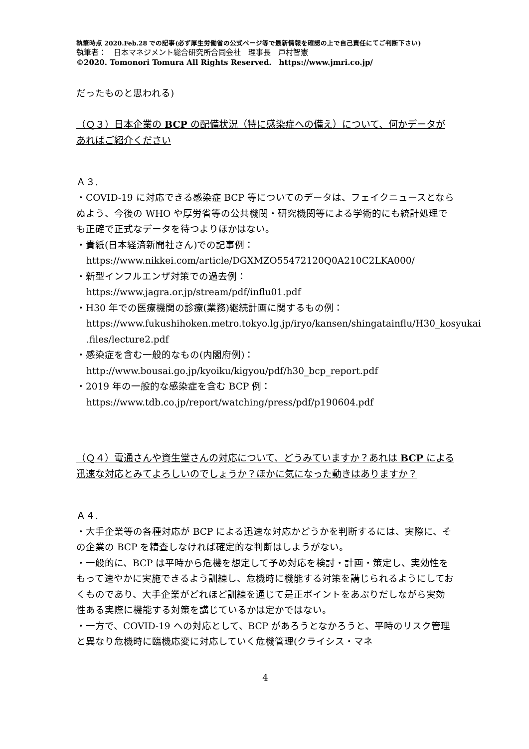執筆時点 2020.Feb.28 での記事(必ず厚生労働省の公式ページ等で最新情報を確認の上で自己責任にてご判断下さい)
執筆者：　日本マネジメント総合研究所合同会社　理事長　戸村智憲
©2020. Tomonori Tomura All Rights Reserved.　https://www.jmri.co.jp/
だったものと思われる)
（Ｑ３）日本企業の BCP の配備状況（特に感染症への備え）について、何かデータがあればご紹介ください
Ａ３.
・COVID-19 に対応できる感染症 BCP 等についてのデータは、フェイクニュースとならぬよう、今後の WHO や厚労省等の公共機関・研究機関等による学術的にも統計処理でも正確で正式なデータを待つよりほかはない。
・貴紙(日本経済新聞社さん)での記事例：
https://www.nikkei.com/article/DGXMZO55472120Q0A210C2LKA000/
・新型インフルエンザ対策での過去例：
https://www.jagra.or.jp/stream/pdf/influ01.pdf
・H30 年での医療機関の診療(業務)継続計画に関するもの例：
https://www.fukushihoken.metro.tokyo.lg.jp/iryo/kansen/shingatainflu/H30_kosyukai .files/lecture2.pdf
・感染症を含む一般的なもの(内閣府例)：
http://www.bousai.go.jp/kyoiku/kigyou/pdf/h30_bcp_report.pdf
・2019 年の一般的な感染症を含む BCP 例：
https://www.tdb.co.jp/report/watching/press/pdf/p190604.pdf
（Ｑ４）電通さんや資生堂さんの対応について、どうみていますか？あれは BCP による迅速な対応とみてよろしいのでしょうか？ほかに気になった動きはありますか？
Ａ４.
・大手企業等の各種対応が BCP による迅速な対応かどうかを判断するには、実際に、その企業の BCP を精査しなければ確定的な判断はしようがない。
・一般的に、BCP は平時から危機を想定して予め対応を検討・計画・策定し、実効性をもって速やかに実施できるよう訓練し、危機時に機能する対策を講じられるようにしておくものであり、大手企業がどれほど訓練を通じて是正ポイントをあぶりだしながら実効性ある実際に機能する対策を講じているかは定かではない。
・一方で、COVID-19 への対応として、BCP があろうとなかろうと、平時のリスク管理と異なり危機時に臨機応変に対応していく危機管理(クライシス・マネ
4